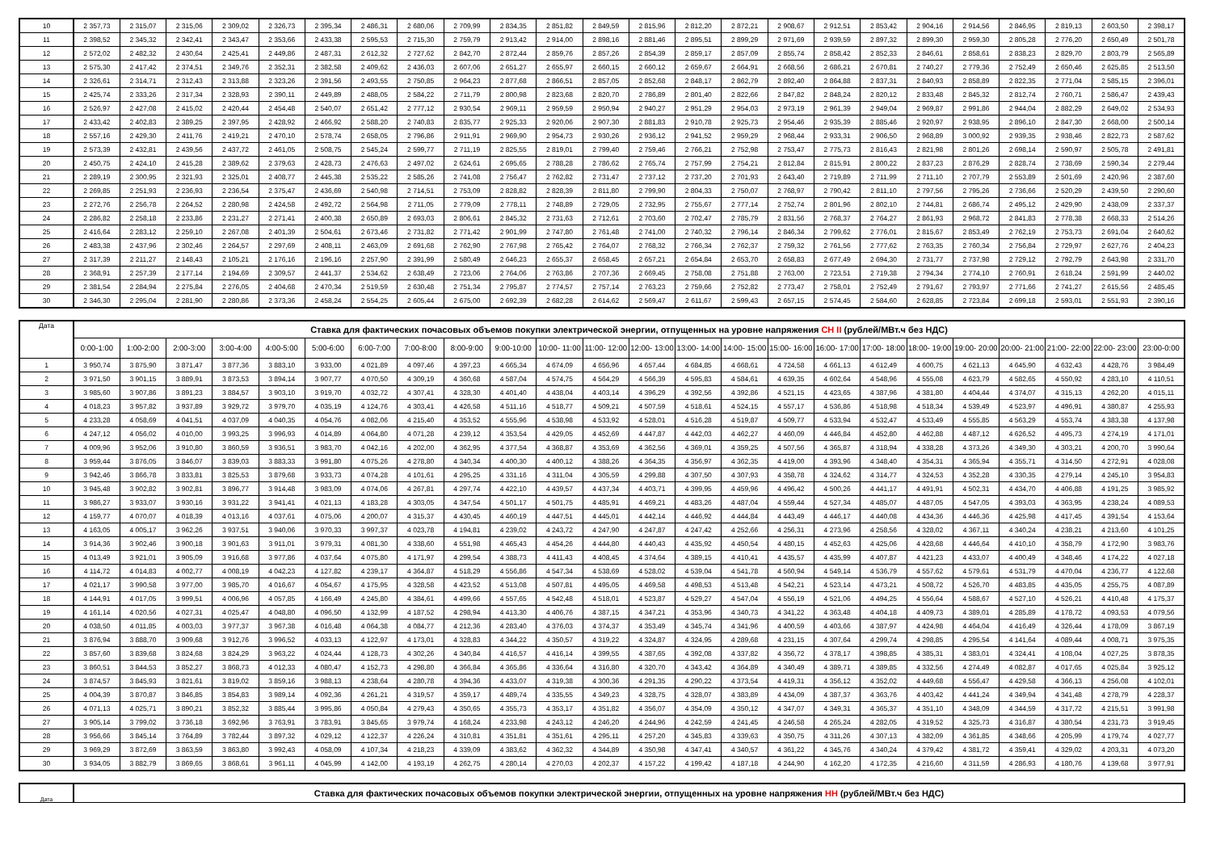| 10 | 2 357,73 | 2 315,07 | 2 315,06 | 2 309,02 | 2 326,73 | 2 395,34 | 2 486,31 | 2 680,06 | 2 709,99 | 2 834,35 | 2 851,82 | 2 849,59 | 2 815,96 | 2 812,20 | 2 872,21 | 2 908,67 | 2 912,51 | 2 853,42 | 2 904,16 | 2 914,56 | 2 846,95 | 2 819,13 | 2 603,50 | 2 398,17 |
| 11 | 2 398,52 | 2 345,32 | 2 342,41 | 2 343,47 | 2 353,66 | 2 433,38 | 2 595,53 | 2 715,30 | 2 759,79 | 2 913,42 | 2 914,00 | 2 898,16 | 2 881,46 | 2 895,51 | 2 899,29 | 2 971,69 | 2 939,59 | 2 897,32 | 2 899,30 | 2 959,30 | 2 805,28 | 2 776,20 | 2 650,49 | 2 501,78 |
| 12 | 2 572,02 | 2 482,32 | 2 430,64 | 2 425,41 | 2 449,86 | 2 487,31 | 2 612,32 | 2 727,62 | 2 842,70 | 2 872,44 | 2 859,76 | 2 857,26 | 2 854,39 | 2 859,17 | 2 857,09 | 2 855,74 | 2 858,42 | 2 852,33 | 2 846,61 | 2 858,61 | 2 838,23 | 2 829,70 | 2 803,79 | 2 565,89 |
| 13 | 2 575,30 | 2 417,42 | 2 374,51 | 2 349,76 | 2 352,31 | 2 382,58 | 2 409,62 | 2 436,03 | 2 607,06 | 2 651,27 | 2 655,97 | 2 660,15 | 2 660,12 | 2 659,67 | 2 664,91 | 2 668,56 | 2 686,21 | 2 670,81 | 2 740,27 | 2 779,36 | 2 752,49 | 2 650,46 | 2 625,85 | 2 513,50 |
| 14 | 2 326,61 | 2 314,71 | 2 312,43 | 2 313,88 | 2 323,26 | 2 391,56 | 2 493,55 | 2 750,85 | 2 964,23 | 2 877,68 | 2 866,51 | 2 857,05 | 2 852,68 | 2 848,17 | 2 862,79 | 2 892,40 | 2 864,88 | 2 837,31 | 2 840,93 | 2 858,89 | 2 822,35 | 2 771,04 | 2 585,15 | 2 396,01 |
| 15 | 2 425,74 | 2 333,26 | 2 317,34 | 2 328,93 | 2 390,11 | 2 449,89 | 2 488,05 | 2 584,22 | 2 711,79 | 2 800,98 | 2 823,68 | 2 820,70 | 2 786,89 | 2 801,40 | 2 822,66 | 2 847,82 | 2 848,24 | 2 820,12 | 2 833,48 | 2 845,32 | 2 812,74 | 2 760,71 | 2 586,47 | 2 439,43 |
| 16 | 2 526,97 | 2 427,08 | 2 415,02 | 2 420,44 | 2 454,48 | 2 540,07 | 2 651,42 | 2 777,12 | 2 930,54 | 2 969,11 | 2 959,59 | 2 950,94 | 2 940,27 | 2 951,29 | 2 954,03 | 2 973,19 | 2 961,39 | 2 949,04 | 2 969,87 | 2 991,86 | 2 944,04 | 2 882,29 | 2 649,02 | 2 534,93 |
| 17 | 2 433,42 | 2 402,83 | 2 389,25 | 2 397,95 | 2 428,92 | 2 466,92 | 2 588,20 | 2 740,83 | 2 835,77 | 2 925,33 | 2 920,06 | 2 907,30 | 2 881,83 | 2 910,78 | 2 925,73 | 2 954,46 | 2 935,39 | 2 885,46 | 2 920,97 | 2 938,95 | 2 896,10 | 2 847,30 | 2 668,00 | 2 500,14 |
| 18 | 2 557,16 | 2 429,30 | 2 411,76 | 2 419,21 | 2 470,10 | 2 578,74 | 2 658,05 | 2 796,86 | 2 911,91 | 2 969,90 | 2 954,73 | 2 930,26 | 2 936,12 | 2 941,52 | 2 959,29 | 2 968,44 | 2 933,31 | 2 906,50 | 2 968,89 | 3 000,92 | 2 939,35 | 2 938,46 | 2 822,73 | 2 587,62 |
| 19 | 2 573,39 | 2 432,81 | 2 439,56 | 2 437,72 | 2 461,05 | 2 508,75 | 2 545,24 | 2 599,77 | 2 711,19 | 2 825,55 | 2 819,01 | 2 799,40 | 2 759,46 | 2 766,21 | 2 752,98 | 2 753,47 | 2 775,73 | 2 816,43 | 2 821,98 | 2 801,26 | 2 698,14 | 2 590,97 | 2 505,78 | 2 491,81 |
| 20 | 2 450,75 | 2 424,10 | 2 415,28 | 2 389,62 | 2 379,63 | 2 428,73 | 2 476,63 | 2 497,02 | 2 624,61 | 2 695,65 | 2 788,28 | 2 786,62 | 2 765,74 | 2 757,99 | 2 754,21 | 2 812,84 | 2 815,91 | 2 800,22 | 2 837,23 | 2 876,29 | 2 828,74 | 2 738,69 | 2 590,34 | 2 279,44 |
| 21 | 2 289,19 | 2 300,95 | 2 321,93 | 2 325,01 | 2 408,77 | 2 445,38 | 2 535,22 | 2 585,26 | 2 741,08 | 2 756,47 | 2 762,82 | 2 731,47 | 2 737,12 | 2 737,20 | 2 701,93 | 2 643,40 | 2 719,89 | 2 711,99 | 2 711,10 | 2 707,79 | 2 553,89 | 2 501,69 | 2 420,96 | 2 387,60 |
| 22 | 2 269,85 | 2 251,93 | 2 236,93 | 2 236,54 | 2 375,47 | 2 436,69 | 2 540,98 | 2 714,51 | 2 753,09 | 2 828,82 | 2 828,39 | 2 811,80 | 2 799,90 | 2 804,33 | 2 750,07 | 2 768,97 | 2 790,42 | 2 811,10 | 2 797,56 | 2 795,26 | 2 736,66 | 2 520,29 | 2 439,50 | 2 290,60 |
| 23 | 2 272,76 | 2 256,78 | 2 264,52 | 2 280,98 | 2 424,58 | 2 492,72 | 2 564,98 | 2 711,05 | 2 779,09 | 2 778,11 | 2 748,89 | 2 729,05 | 2 732,95 | 2 755,67 | 2 777,14 | 2 752,74 | 2 801,96 | 2 802,10 | 2 744,81 | 2 686,74 | 2 495,12 | 2 429,90 | 2 438,09 | 2 337,37 |
| 24 | 2 286,82 | 2 258,18 | 2 233,86 | 2 231,27 | 2 271,41 | 2 400,38 | 2 650,89 | 2 693,03 | 2 806,61 | 2 845,32 | 2 731,63 | 2 712,61 | 2 703,60 | 2 702,47 | 2 785,79 | 2 831,56 | 2 768,37 | 2 764,27 | 2 861,93 | 2 968,72 | 2 841,83 | 2 778,38 | 2 668,33 | 2 514,26 |
| 25 | 2 416,64 | 2 283,12 | 2 259,10 | 2 267,08 | 2 401,39 | 2 504,61 | 2 673,46 | 2 731,82 | 2 771,42 | 2 901,99 | 2 747,80 | 2 761,48 | 2 741,00 | 2 740,32 | 2 796,14 | 2 846,34 | 2 799,62 | 2 776,01 | 2 815,67 | 2 853,49 | 2 762,19 | 2 753,73 | 2 691,04 | 2 640,62 |
| 26 | 2 483,38 | 2 437,96 | 2 302,46 | 2 264,57 | 2 297,69 | 2 408,11 | 2 463,09 | 2 691,68 | 2 762,90 | 2 767,98 | 2 765,42 | 2 764,07 | 2 768,32 | 2 766,34 | 2 762,37 | 2 759,32 | 2 761,56 | 2 777,62 | 2 763,35 | 2 760,34 | 2 756,84 | 2 729,97 | 2 627,76 | 2 404,23 |
| 27 | 2 317,39 | 2 211,27 | 2 148,43 | 2 105,21 | 2 176,16 | 2 196,16 | 2 257,90 | 2 391,99 | 2 580,49 | 2 646,23 | 2 655,37 | 2 658,45 | 2 657,21 | 2 654,84 | 2 653,70 | 2 658,83 | 2 677,49 | 2 694,30 | 2 731,77 | 2 737,98 | 2 729,12 | 2 792,79 | 2 643,98 | 2 331,70 |
| 28 | 2 368,91 | 2 257,39 | 2 177,14 | 2 194,69 | 2 309,57 | 2 441,37 | 2 534,62 | 2 638,49 | 2 723,06 | 2 764,06 | 2 763,86 | 2 707,36 | 2 669,45 | 2 758,08 | 2 751,88 | 2 763,00 | 2 723,51 | 2 719,38 | 2 794,34 | 2 774,10 | 2 760,91 | 2 618,24 | 2 591,99 | 2 440,02 |
| 29 | 2 381,54 | 2 284,94 | 2 275,84 | 2 276,05 | 2 404,68 | 2 470,34 | 2 519,59 | 2 630,48 | 2 751,34 | 2 795,87 | 2 774,57 | 2 757,14 | 2 763,23 | 2 759,66 | 2 752,82 | 2 773,47 | 2 758,01 | 2 752,49 | 2 791,67 | 2 793,97 | 2 771,66 | 2 741,27 | 2 615,56 | 2 485,45 |
| 30 | 2 346,30 | 2 295,04 | 2 281,90 | 2 280,86 | 2 373,36 | 2 458,24 | 2 554,25 | 2 605,44 | 2 675,00 | 2 692,39 | 2 682,28 | 2 614,62 | 2 569,47 | 2 611,67 | 2 599,43 | 2 657,15 | 2 574,45 | 2 584,60 | 2 628,85 | 2 723,84 | 2 699,18 | 2 593,01 | 2 551,93 | 2 390,16 |
| Дата | Ставка для фактических почасовых объемов покупки электрической энергии, отпущенных на уровне напряжения СН II (рублей/МВт.ч без НДС) | | | | | | | | | | | | | | | | | | | | | | | |
| --- | --- | --- | --- | --- | --- | --- | --- | --- | --- | --- | --- | --- | --- | --- | --- | --- | --- | --- | --- | --- | --- | --- | --- | --- |
| | 0:00-1:00 | 1:00-2:00 | 2:00-3:00 | 3:00-4:00 | 4:00-5:00 | 5:00-6:00 | 6:00-7:00 | 7:00-8:00 | 8:00-9:00 | 9:00-10:00 | 10:00- 11:00 | 11:00- 12:00 | 12:00- 13:00 | 13:00- 14:00 | 14:00- 15:00 | 15:00- 16:00 | 16:00- 17:00 | 17:00- 18:00 | 18:00- 19:00 | 19:00- 20:00 | 20:00- 21:00 | 21:00- 22:00 | 22:00- 23:00 | 23:00-0:00 |
| 1 | 3 950,74 | 3 875,90 | 3 871,47 | 3 877,36 | 3 883,10 | 3 933,00 | 4 021,89 | 4 097,46 | 4 397,23 | 4 665,34 | 4 674,09 | 4 656,96 | 4 657,44 | 4 684,85 | 4 668,61 | 4 724,58 | 4 661,13 | 4 612,49 | 4 600,75 | 4 621,13 | 4 645,90 | 4 632,43 | 4 428,76 | 3 984,49 |
| 2 | 3 971,50 | 3 901,15 | 3 889,91 | 3 873,53 | 3 894,14 | 3 907,77 | 4 070,50 | 4 309,19 | 4 360,68 | 4 587,04 | 4 574,75 | 4 564,29 | 4 566,39 | 4 595,83 | 4 584,61 | 4 639,35 | 4 602,64 | 4 548,96 | 4 555,08 | 4 623,79 | 4 582,65 | 4 550,92 | 4 283,10 | 4 110,51 |
| 3 | 3 985,60 | 3 907,86 | 3 891,23 | 3 884,57 | 3 903,10 | 3 919,70 | 4 032,72 | 4 307,41 | 4 328,30 | 4 401,40 | 4 438,04 | 4 403,14 | 4 396,29 | 4 392,56 | 4 392,86 | 4 521,15 | 4 423,65 | 4 387,96 | 4 381,80 | 4 404,44 | 4 374,07 | 4 315,13 | 4 262,20 | 4 015,11 |
| 4 | 4 018,23 | 3 957,82 | 3 937,89 | 3 929,72 | 3 979,70 | 4 035,19 | 4 124,76 | 4 303,41 | 4 426,58 | 4 511,16 | 4 518,77 | 4 509,21 | 4 507,59 | 4 518,61 | 4 524,15 | 4 557,17 | 4 536,86 | 4 518,98 | 4 518,34 | 4 539,49 | 4 523,97 | 4 496,91 | 4 380,87 | 4 255,93 |
| 5 | 4 233,28 | 4 058,69 | 4 041,51 | 4 037,09 | 4 040,35 | 4 054,76 | 4 082,06 | 4 215,40 | 4 353,52 | 4 555,96 | 4 538,98 | 4 533,92 | 4 528,01 | 4 516,28 | 4 519,87 | 4 509,77 | 4 533,94 | 4 532,47 | 4 533,49 | 4 555,85 | 4 563,29 | 4 553,74 | 4 383,38 | 4 137,98 |
| 6 | 4 247,12 | 4 056,02 | 4 010,00 | 3 993,25 | 3 996,93 | 4 014,89 | 4 064,80 | 4 071,28 | 4 239,12 | 4 353,54 | 4 429,05 | 4 452,69 | 4 447,87 | 4 442,03 | 4 462,27 | 4 460,09 | 4 446,84 | 4 452,80 | 4 462,88 | 4 487,12 | 4 626,52 | 4 495,73 | 4 274,19 | 4 171,01 |
| 7 | 4 009,96 | 3 952,06 | 3 910,80 | 3 860,59 | 3 936,51 | 3 983,70 | 4 042,16 | 4 202,00 | 4 362,95 | 4 377,54 | 4 368,87 | 4 353,69 | 4 362,56 | 4 369,01 | 4 359,25 | 4 507,56 | 4 365,87 | 4 318,94 | 4 338,28 | 4 373,26 | 4 349,30 | 4 303,21 | 4 200,70 | 3 990,64 |
| 8 | 3 959,44 | 3 876,05 | 3 846,07 | 3 839,03 | 3 883,33 | 3 991,80 | 4 075,26 | 4 278,80 | 4 340,34 | 4 400,30 | 4 400,12 | 4 388,26 | 4 364,35 | 4 356,97 | 4 362,35 | 4 419,00 | 4 393,96 | 4 348,40 | 4 354,31 | 4 365,94 | 4 355,71 | 4 314,50 | 4 272,91 | 4 028,08 |
| 9 | 3 942,46 | 3 866,78 | 3 833,81 | 3 825,53 | 3 879,68 | 3 933,73 | 4 074,28 | 4 101,61 | 4 295,25 | 4 331,16 | 4 311,04 | 4 305,59 | 4 299,88 | 4 307,50 | 4 307,93 | 4 358,78 | 4 324,62 | 4 314,77 | 4 324,53 | 4 352,28 | 4 330,35 | 4 279,14 | 4 245,10 | 3 954,83 |
| 10 | 3 945,48 | 3 902,82 | 3 902,81 | 3 896,77 | 3 914,48 | 3 983,09 | 4 074,06 | 4 267,81 | 4 297,74 | 4 422,10 | 4 439,57 | 4 437,34 | 4 403,71 | 4 399,95 | 4 459,96 | 4 496,42 | 4 500,26 | 4 441,17 | 4 491,91 | 4 502,31 | 4 434,70 | 4 406,88 | 4 191,25 | 3 985,92 |
| 11 | 3 986,27 | 3 933,07 | 3 930,16 | 3 931,22 | 3 941,41 | 4 021,13 | 4 183,28 | 4 303,05 | 4 347,54 | 4 501,17 | 4 501,75 | 4 485,91 | 4 469,21 | 4 483,26 | 4 487,04 | 4 559,44 | 4 527,34 | 4 485,07 | 4 487,05 | 4 547,05 | 4 393,03 | 4 363,95 | 4 238,24 | 4 089,53 |
| 12 | 4 159,77 | 4 070,07 | 4 018,39 | 4 013,16 | 4 037,61 | 4 075,06 | 4 200,07 | 4 315,37 | 4 430,45 | 4 460,19 | 4 447,51 | 4 445,01 | 4 442,14 | 4 446,92 | 4 444,84 | 4 443,49 | 4 446,17 | 4 440,08 | 4 434,36 | 4 446,36 | 4 425,98 | 4 417,45 | 4 391,54 | 4 153,64 |
| 13 | 4 163,05 | 4 005,17 | 3 962,26 | 3 937,51 | 3 940,06 | 3 970,33 | 3 997,37 | 4 023,78 | 4 194,81 | 4 239,02 | 4 243,72 | 4 247,90 | 4 247,87 | 4 247,42 | 4 252,66 | 4 256,31 | 4 273,96 | 4 258,56 | 4 328,02 | 4 367,11 | 4 340,24 | 4 238,21 | 4 213,60 | 4 101,25 |
| 14 | 3 914,36 | 3 902,46 | 3 900,18 | 3 901,63 | 3 911,01 | 3 979,31 | 4 081,30 | 4 338,60 | 4 551,98 | 4 465,43 | 4 454,26 | 4 444,80 | 4 440,43 | 4 435,92 | 4 450,54 | 4 480,15 | 4 452,63 | 4 425,06 | 4 428,68 | 4 446,64 | 4 410,10 | 4 358,79 | 4 172,90 | 3 983,76 |
| 15 | 4 013,49 | 3 921,01 | 3 905,09 | 3 916,68 | 3 977,86 | 4 037,64 | 4 075,80 | 4 171,97 | 4 299,54 | 4 388,73 | 4 411,43 | 4 408,45 | 4 374,64 | 4 389,15 | 4 410,41 | 4 435,57 | 4 435,99 | 4 407,87 | 4 421,23 | 4 433,07 | 4 400,49 | 4 348,46 | 4 174,22 | 4 027,18 |
| 16 | 4 114,72 | 4 014,83 | 4 002,77 | 4 008,19 | 4 042,23 | 4 127,82 | 4 239,17 | 4 364,87 | 4 518,29 | 4 556,86 | 4 547,34 | 4 538,69 | 4 528,02 | 4 539,04 | 4 541,78 | 4 560,94 | 4 549,14 | 4 536,79 | 4 557,62 | 4 579,61 | 4 531,79 | 4 470,04 | 4 236,77 | 4 122,68 |
| 17 | 4 021,17 | 3 990,58 | 3 977,00 | 3 985,70 | 4 016,67 | 4 054,67 | 4 175,95 | 4 328,58 | 4 423,52 | 4 513,08 | 4 507,81 | 4 495,05 | 4 469,58 | 4 498,53 | 4 513,48 | 4 542,21 | 4 523,14 | 4 473,21 | 4 508,72 | 4 526,70 | 4 483,85 | 4 435,05 | 4 255,75 | 4 087,89 |
| 18 | 4 144,91 | 4 017,05 | 3 999,51 | 4 006,96 | 4 057,85 | 4 166,49 | 4 245,80 | 4 384,61 | 4 499,66 | 4 557,65 | 4 542,48 | 4 518,01 | 4 523,87 | 4 529,27 | 4 547,04 | 4 556,19 | 4 521,06 | 4 494,25 | 4 556,64 | 4 588,67 | 4 527,10 | 4 526,21 | 4 410,48 | 4 175,37 |
| 19 | 4 161,14 | 4 020,56 | 4 027,31 | 4 025,47 | 4 048,80 | 4 096,50 | 4 132,99 | 4 187,52 | 4 298,94 | 4 413,30 | 4 406,76 | 4 387,15 | 4 347,21 | 4 353,96 | 4 340,73 | 4 341,22 | 4 363,48 | 4 404,18 | 4 409,73 | 4 389,01 | 4 285,89 | 4 178,72 | 4 093,53 | 4 079,56 |
| 20 | 4 038,50 | 4 011,85 | 4 003,03 | 3 977,37 | 3 967,38 | 4 016,48 | 4 064,38 | 4 084,77 | 4 212,36 | 4 283,40 | 4 376,03 | 4 374,37 | 4 353,49 | 4 345,74 | 4 341,96 | 4 400,59 | 4 403,66 | 4 387,97 | 4 424,98 | 4 464,04 | 4 416,49 | 4 326,44 | 4 178,09 | 3 867,19 |
| 21 | 3 876,94 | 3 888,70 | 3 909,68 | 3 912,76 | 3 996,52 | 4 033,13 | 4 122,97 | 4 173,01 | 4 328,83 | 4 344,22 | 4 350,57 | 4 319,22 | 4 324,87 | 4 324,95 | 4 289,68 | 4 231,15 | 4 307,64 | 4 299,74 | 4 298,85 | 4 295,54 | 4 141,64 | 4 089,44 | 4 008,71 | 3 975,35 |
| 22 | 3 857,60 | 3 839,68 | 3 824,68 | 3 824,29 | 3 963,22 | 4 024,44 | 4 128,73 | 4 302,26 | 4 340,84 | 4 416,57 | 4 416,14 | 4 399,55 | 4 387,65 | 4 392,08 | 4 337,82 | 4 356,72 | 4 378,17 | 4 398,85 | 4 385,31 | 4 383,01 | 4 324,41 | 4 108,04 | 4 027,25 | 3 878,35 |
| 23 | 3 860,51 | 3 844,53 | 3 852,27 | 3 868,73 | 4 012,33 | 4 080,47 | 4 152,73 | 4 298,80 | 4 366,84 | 4 365,86 | 4 336,64 | 4 316,80 | 4 320,70 | 4 343,42 | 4 364,89 | 4 340,49 | 4 389,71 | 4 389,85 | 4 332,56 | 4 274,49 | 4 082,87 | 4 017,65 | 4 025,84 | 3 925,12 |
| 24 | 3 874,57 | 3 845,93 | 3 821,61 | 3 819,02 | 3 859,16 | 3 988,13 | 4 238,64 | 4 280,78 | 4 394,36 | 4 433,07 | 4 319,38 | 4 300,36 | 4 291,35 | 4 290,22 | 4 373,54 | 4 419,31 | 4 356,12 | 4 352,02 | 4 449,68 | 4 556,47 | 4 429,58 | 4 366,13 | 4 256,08 | 4 102,01 |
| 25 | 4 004,39 | 3 870,87 | 3 846,85 | 3 854,83 | 3 989,14 | 4 092,36 | 4 261,21 | 4 319,57 | 4 359,17 | 4 489,74 | 4 335,55 | 4 349,23 | 4 328,75 | 4 328,07 | 4 383,89 | 4 434,09 | 4 387,37 | 4 363,76 | 4 403,42 | 4 441,24 | 4 349,94 | 4 341,48 | 4 278,79 | 4 228,37 |
| 26 | 4 071,13 | 4 025,71 | 3 890,21 | 3 852,32 | 3 885,44 | 3 995,86 | 4 050,84 | 4 279,43 | 4 350,65 | 4 355,73 | 4 353,17 | 4 351,82 | 4 356,07 | 4 354,09 | 4 350,12 | 4 347,07 | 4 349,31 | 4 365,37 | 4 351,10 | 4 348,09 | 4 344,59 | 4 317,72 | 4 215,51 | 3 991,98 |
| 27 | 3 905,14 | 3 799,02 | 3 736,18 | 3 692,96 | 3 763,91 | 3 783,91 | 3 845,65 | 3 979,74 | 4 168,24 | 4 233,98 | 4 243,12 | 4 246,20 | 4 244,96 | 4 242,59 | 4 241,45 | 4 246,58 | 4 265,24 | 4 282,05 | 4 319,52 | 4 325,73 | 4 316,87 | 4 380,54 | 4 231,73 | 3 919,45 |
| 28 | 3 956,66 | 3 845,14 | 3 764,89 | 3 782,44 | 3 897,32 | 4 029,12 | 4 122,37 | 4 226,24 | 4 310,81 | 4 351,81 | 4 351,61 | 4 295,11 | 4 257,20 | 4 345,83 | 4 339,63 | 4 350,75 | 4 311,26 | 4 307,13 | 4 382,09 | 4 361,85 | 4 348,66 | 4 205,99 | 4 179,74 | 4 027,77 |
| 29 | 3 969,29 | 3 872,69 | 3 863,59 | 3 863,80 | 3 992,43 | 4 058,09 | 4 107,34 | 4 218,23 | 4 339,09 | 4 383,62 | 4 362,32 | 4 344,89 | 4 350,98 | 4 347,41 | 4 340,57 | 4 361,22 | 4 345,76 | 4 340,24 | 4 379,42 | 4 381,72 | 4 359,41 | 4 329,02 | 4 203,31 | 4 073,20 |
| 30 | 3 934,05 | 3 882,79 | 3 869,65 | 3 868,61 | 3 961,11 | 4 045,99 | 4 142,00 | 4 193,19 | 4 262,75 | 4 280,14 | 4 270,03 | 4 202,37 | 4 157,22 | 4 199,42 | 4 187,18 | 4 244,90 | 4 162,20 | 4 172,35 | 4 216,60 | 4 311,59 | 4 286,93 | 4 180,76 | 4 139,68 | 3 977,91 |
| Дата | Ставка для фактических почасовых объемов покупки электрической энергии, отпущенных на уровне напряжения НН (рублей/МВт.ч без НДС) |
| --- | --- |